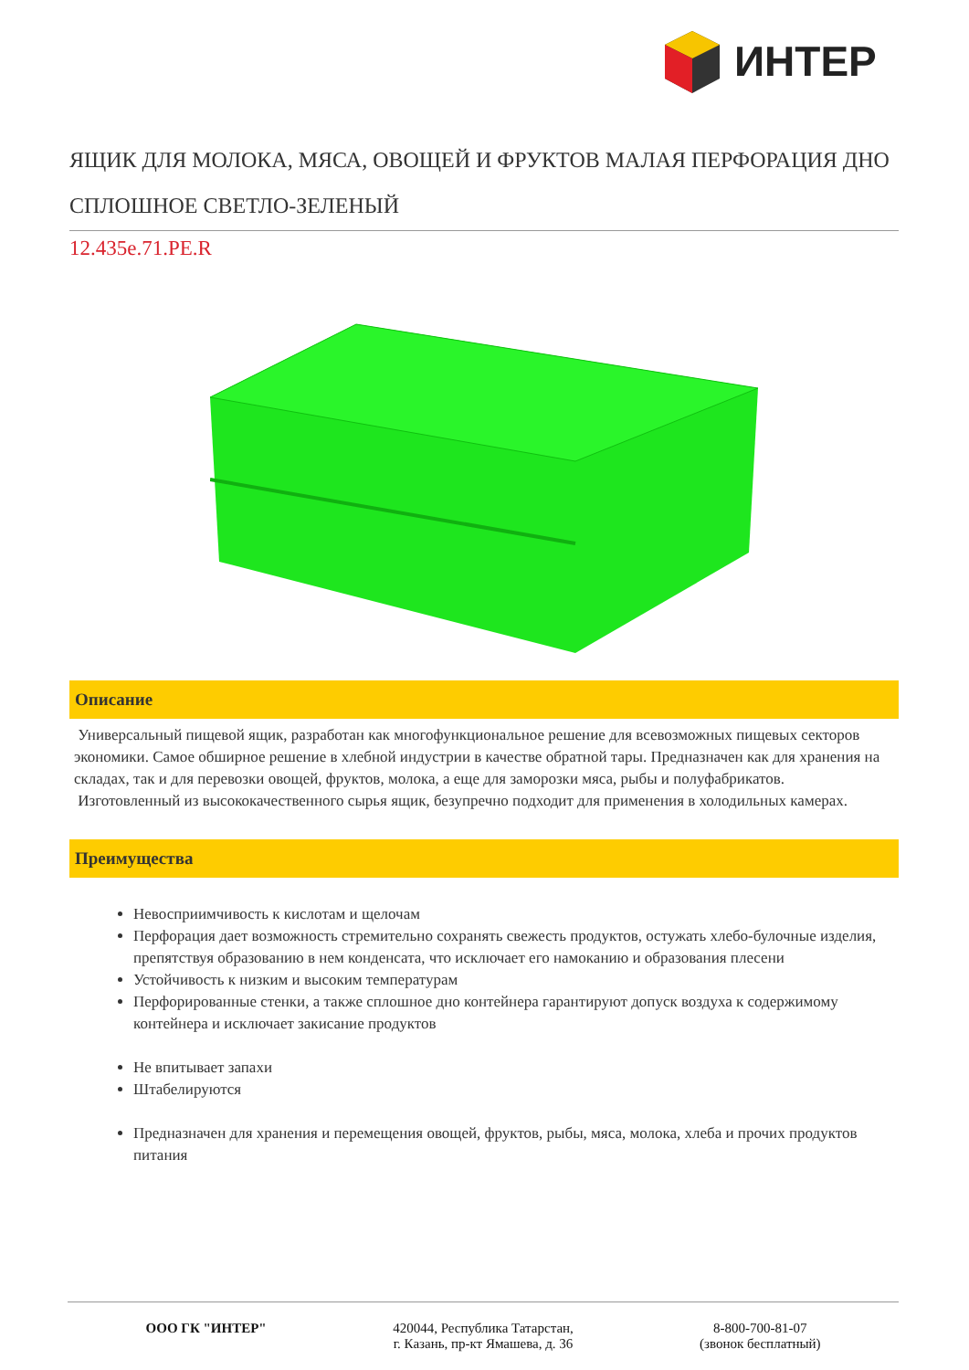ИНТЕР
ЯЩИК ДЛЯ МОЛОКА, МЯСА, ОВОЩЕЙ И ФРУКТОВ МАЛАЯ ПЕРФОРАЦИЯ ДНО СПЛОШНОЕ СВЕТЛО-ЗЕЛЕНЫЙ
12.435e.71.PE.R
Описание
Универсальный пищевой ящик, разработан как многофункциональное решение для всевозможных пищевых секторов экономики. Самое обширное решение в хлебной индустрии в качестве обратной тары. Предназначен как для хранения на складах, так и для перевозки овощей, фруктов, молока, а еще для заморозки мяса, рыбы и полуфабрикатов.
Изготовленный из высококачественного сырья ящик, безупречно подходит для применения в холодильных камерах.
Преимущества
Невосприимчивость к кислотам и щелочам
Перфорация дает возможность стремительно сохранять свежесть продуктов, остужать хлебо-булочные изделия, препятствуя образованию в нем конденсата, что исключает его намоканию и образования плесени
Устойчивость к низким и высоким температурам
Перфорированные стенки, а также сплошное дно контейнера гарантируют допуск воздуха к содержимому контейнера и исключает закисание продуктов
Не впитывает запахи
Штабелируются
Предназначен для хранения и перемещения овощей, фруктов, рыбы, мяса, молока, хлеба и прочих продуктов питания
ООО ГК "ИНТЕР" 420044, Республика Татарстан,
г. Казань, пр-кт Ямашева, д. 36
8-800-700-81-07
(звонок бесплатный)